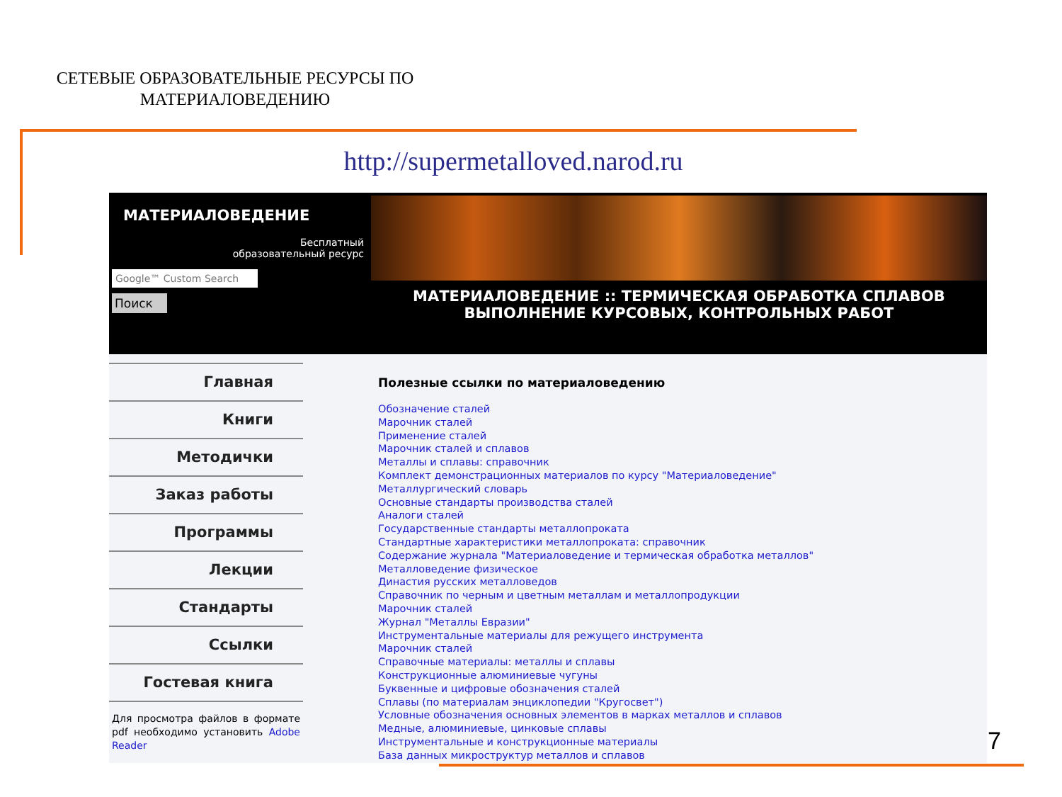СЕТЕВЫЕ ОБРАЗОВАТЕЛЬНЫЕ РЕСУРСЫ ПО МАТЕРИАЛОВЕДЕНИЮ
http://supermetalloved.narod.ru
МАТЕРИАЛОВЕДЕНИЕ
Бесплатный
образовательный ресурс
Google™ Custom Search
Поиск
МАТЕРИАЛОВЕДЕНИЕ :: ТЕРМИЧЕСКАЯ ОБРАБОТКА СПЛАВОВ
ВЫПОЛНЕНИЕ КУРСОВЫХ, КОНТРОЛЬНЫХ РАБОТ
Главная
Книги
Методички
Заказ работы
Программы
Лекции
Стандарты
Ссылки
Гостевая книга
Для просмотра файлов в формате pdf необходимо установить Adobe Reader
Полезные ссылки по материаловедению
Обозначение сталей
Марочник сталей
Применение сталей
Марочник сталей и сплавов
Металлы и сплавы: справочник
Комплект демонстрационных материалов по курсу "Материаловедение"
Металлургический словарь
Основные стандарты производства сталей
Аналоги сталей
Государственные стандарты металлопроката
Стандартные характеристики металлопроката: справочник
Содержание журнала "Материаловедение и термическая обработка металлов"
Металловедение физическое
Династия русских металловедов
Справочник по черным и цветным металлам и металлопродукции
Марочник сталей
Журнал "Металлы Евразии"
Инструментальные материалы для режущего инструмента
Марочник сталей
Справочные материалы: металлы и сплавы
Конструкционные алюминиевые чугуны
Буквенные и цифровые обозначения сталей
Сплавы (по материалам энциклопедии "Кругосвет")
Условные обозначения основных элементов в марках металлов и сплавов
Медные, алюминиевые, цинковые сплавы
Инструментальные и конструкционные материалы
База данных микроструктур металлов и сплавов
7